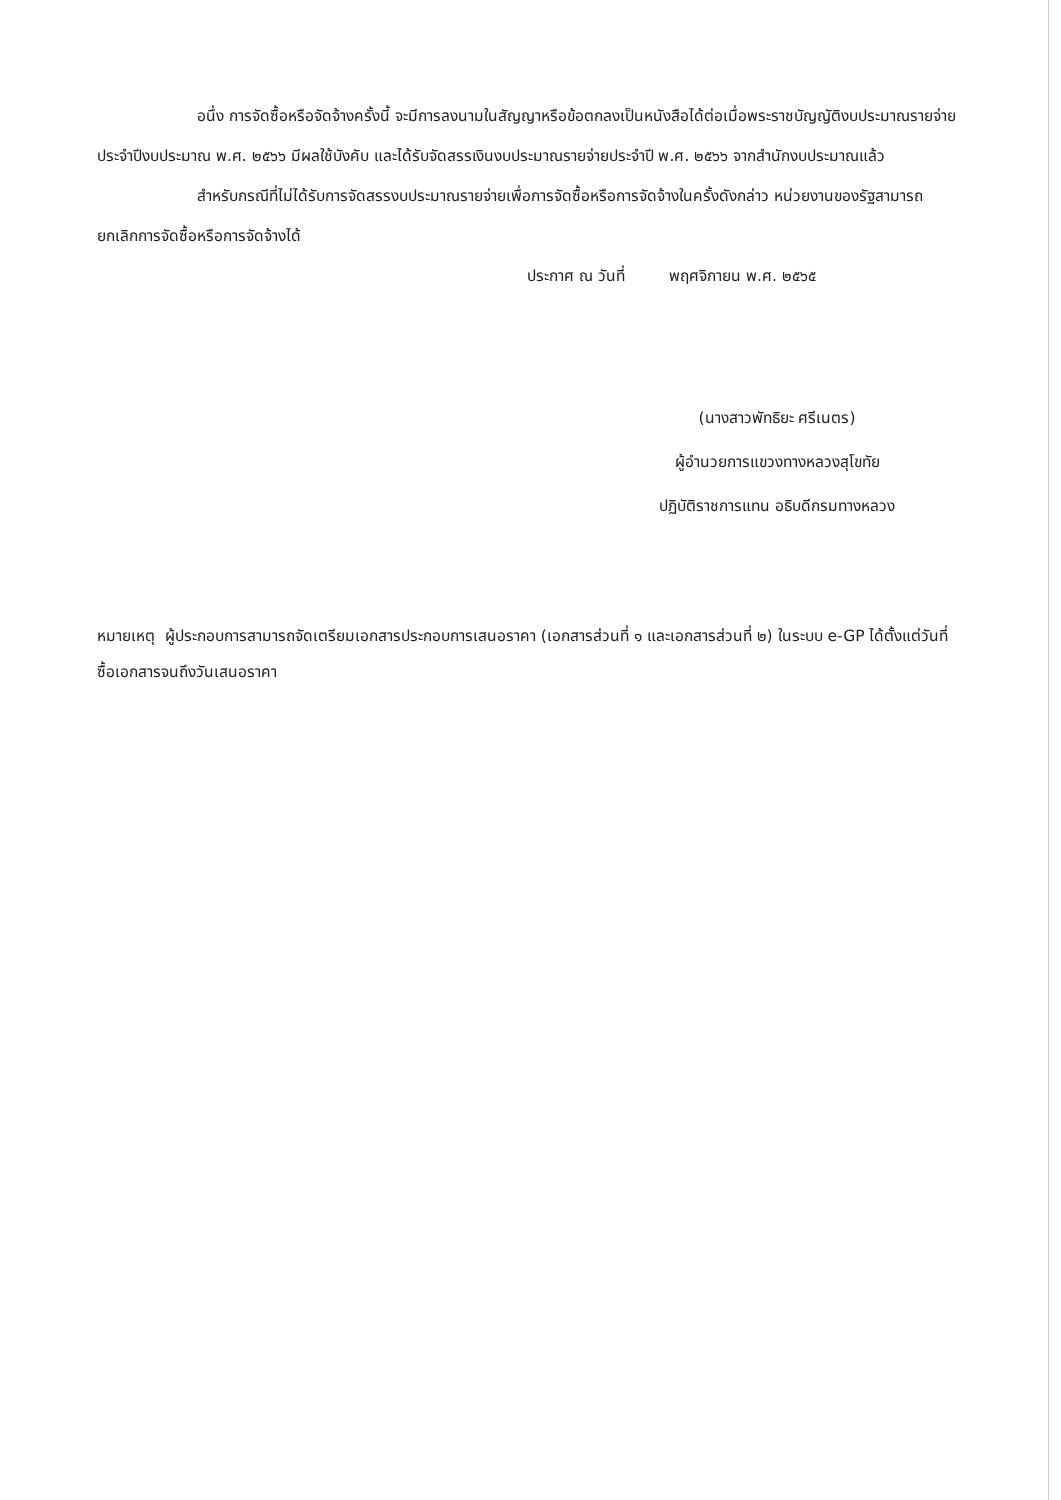อนึ่ง การจัดซื้อหรือจัดจ้างครั้งนี้ จะมีการลงนามในสัญญาหรือข้อตกลงเป็นหนังสือได้ต่อเมื่อพระราชบัญญัติงบประมาณรายจ่ายประจำปีงบประมาณ พ.ศ. ๒๕๖๖ มีผลใช้บังคับ และได้รับจัดสรรเงินงบประมาณรายจ่ายประจำปี พ.ศ. ๒๕๖๖ จากสำนักงบประมาณแล้ว
สำหรับกรณีที่ไม่ได้รับการจัดสรรงบประมาณรายจ่ายเพื่อการจัดซื้อหรือการจัดจ้างในครั้งดังกล่าว หน่วยงานของรัฐสามารถยกเลิกการจัดซื้อหรือการจัดจ้างได้
ประกาศ ณ วันที่ พฤศจิกายน พ.ศ. ๒๕๖๕
(นางสาวพัทธิยะ ศรีเนตร)
ผู้อำนวยการแขวงทางหลวงสุโขทัย
ปฏิบัติราชการแทน อธิบดีกรมทางหลวง
หมายเหตุ ผู้ประกอบการสามารถจัดเตรียมเอกสารประกอบการเสนอราคา (เอกสารส่วนที่ ๑ และเอกสารส่วนที่ ๒) ในระบบ e-GP ได้ตั้งแต่วันที่ซื้อเอกสารจนถึงวันเสนอราคา